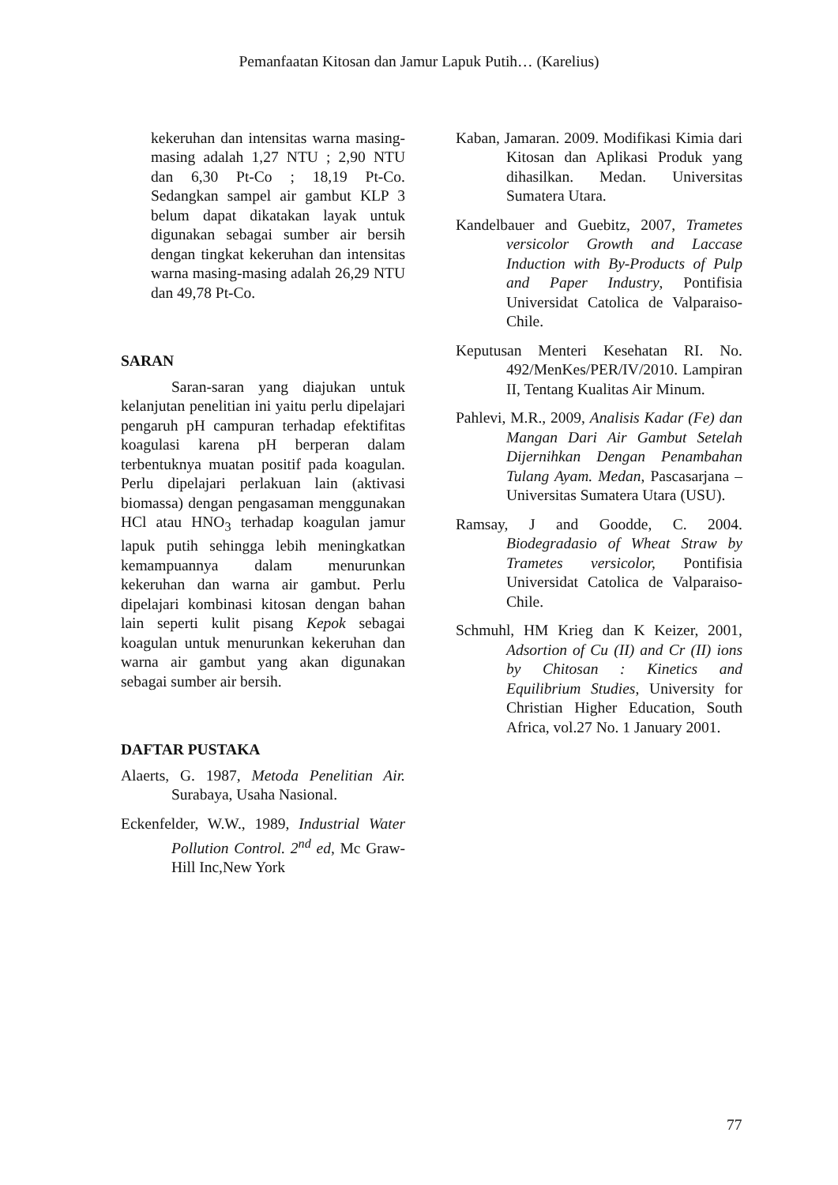Pemanfaatan Kitosan dan Jamur Lapuk Putih… (Karelius)
kekeruhan dan intensitas warna masing-masing adalah 1,27 NTU ; 2,90 NTU dan 6,30 Pt-Co ; 18,19 Pt-Co. Sedangkan sampel air gambut KLP 3 belum dapat dikatakan layak untuk digunakan sebagai sumber air bersih dengan tingkat kekeruhan dan intensitas warna masing-masing adalah 26,29 NTU dan 49,78 Pt-Co.
SARAN
Saran-saran yang diajukan untuk kelanjutan penelitian ini yaitu perlu dipelajari pengaruh pH campuran terhadap efektifitas koagulasi karena pH berperan dalam terbentuknya muatan positif pada koagulan. Perlu dipelajari perlakuan lain (aktivasi biomassa) dengan pengasaman menggunakan HCl atau HNO<sub>3</sub> terhadap koagulan jamur lapuk putih sehingga lebih meningkatkan kemampuannya dalam menurunkan kekeruhan dan warna air gambut. Perlu dipelajari kombinasi kitosan dengan bahan lain seperti kulit pisang Kepok sebagai koagulan untuk menurunkan kekeruhan dan warna air gambut yang akan digunakan sebagai sumber air bersih.
DAFTAR PUSTAKA
Alaerts, G. 1987, Metoda Penelitian Air. Surabaya, Usaha Nasional.
Eckenfelder, W.W., 1989, Industrial Water Pollution Control. 2<sup>nd</sup> ed, Mc Graw-Hill Inc,New York
Kaban, Jamaran. 2009. Modifikasi Kimia dari Kitosan dan Aplikasi Produk yang dihasilkan. Medan. Universitas Sumatera Utara.
Kandelbauer and Guebitz, 2007, Trametes versicolor Growth and Laccase Induction with By-Products of Pulp and Paper Industry, Pontifisia Universidat Catolica de Valparaiso-Chile.
Keputusan Menteri Kesehatan RI. No. 492/MenKes/PER/IV/2010. Lampiran II, Tentang Kualitas Air Minum.
Pahlevi, M.R., 2009, Analisis Kadar (Fe) dan Mangan Dari Air Gambut Setelah Dijernihkan Dengan Penambahan Tulang Ayam. Medan, Pascasarjana – Universitas Sumatera Utara (USU).
Ramsay, J and Goodde, C. 2004. Biodegradasio of Wheat Straw by Trametes versicolor, Pontifisia Universidat Catolica de Valparaiso-Chile.
Schmuhl, HM Krieg dan K Keizer, 2001, Adsortion of Cu (II) and Cr (II) ions by Chitosan : Kinetics and Equilibrium Studies, University for Christian Higher Education, South Africa, vol.27 No. 1 January 2001.
77